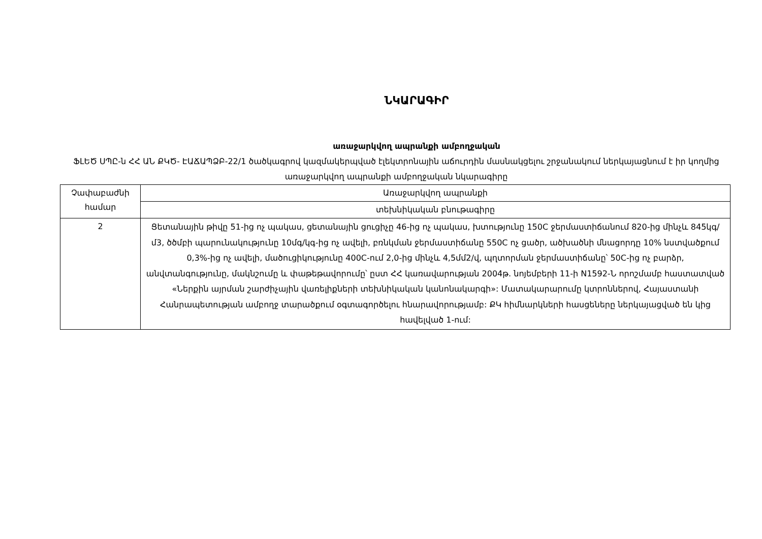ՆԿԱՐԱԳԻՐ
առաջարկվող ապրանքի ամբողջական
ՖԼԵԾ ՍՊԸ-ն ՀՀ ԱՆ ՔԿԾ- ԷԱՃԱՊՁԲ-22/1 ծածկագրով կազմակերպված էլեկտրոնային աճուրդին մասնակցելու շրջանակում ներկայացնում է իր կողմից առաջարկվող ապրանքի ամբողջական նկարագիրը
| Չափաբաժնի համար | Առաջարկվող ապրանքի |
| | տեխնիկական բնութագիրը |
| 2 | Ցետանային թիվը 51-ից ոչ պակաս, ցետանային ցուցիչը 46-ից ոչ պակաս, խտությունը 150C ջերմաստիճանում 820-ից մինչև 845կգ/մ3, ծծմբի պարունակությունը 10մգ/կգ-ից ոչ ավելի, բռնկման ջերմաստիճանը 550C ոչ ցածր, ածխածնի մնացորդը 10% նստվածքում 0,3%-ից ոչ ավելի, մածուցիկությունը 400C-ում 2,0-ից մինչև 4,5մմ2/վ, պղտորման ջերմաստիճանը՝ 50C-ից ոչ բարձր, անվտանգությունը, մակնշումը և փաթեթավորումը՝ ըստ ՀՀ կառավարության 2004թ. նոյեմբերի 11-ի N1592-Ն որոշմամբ հաստատված «Ներքին այրման շարժիչային վառելիքների տեխնիկական կանոնակարգի»: Մատակարարումը կտրոններով, Հայաստանի Հանրապետության ամբողջ տարածքում օգտագործելու հնարավորությամբ: ՔԿ հիմնարկների հասցեները ներկայացված են կից հավելված 1-ում: |